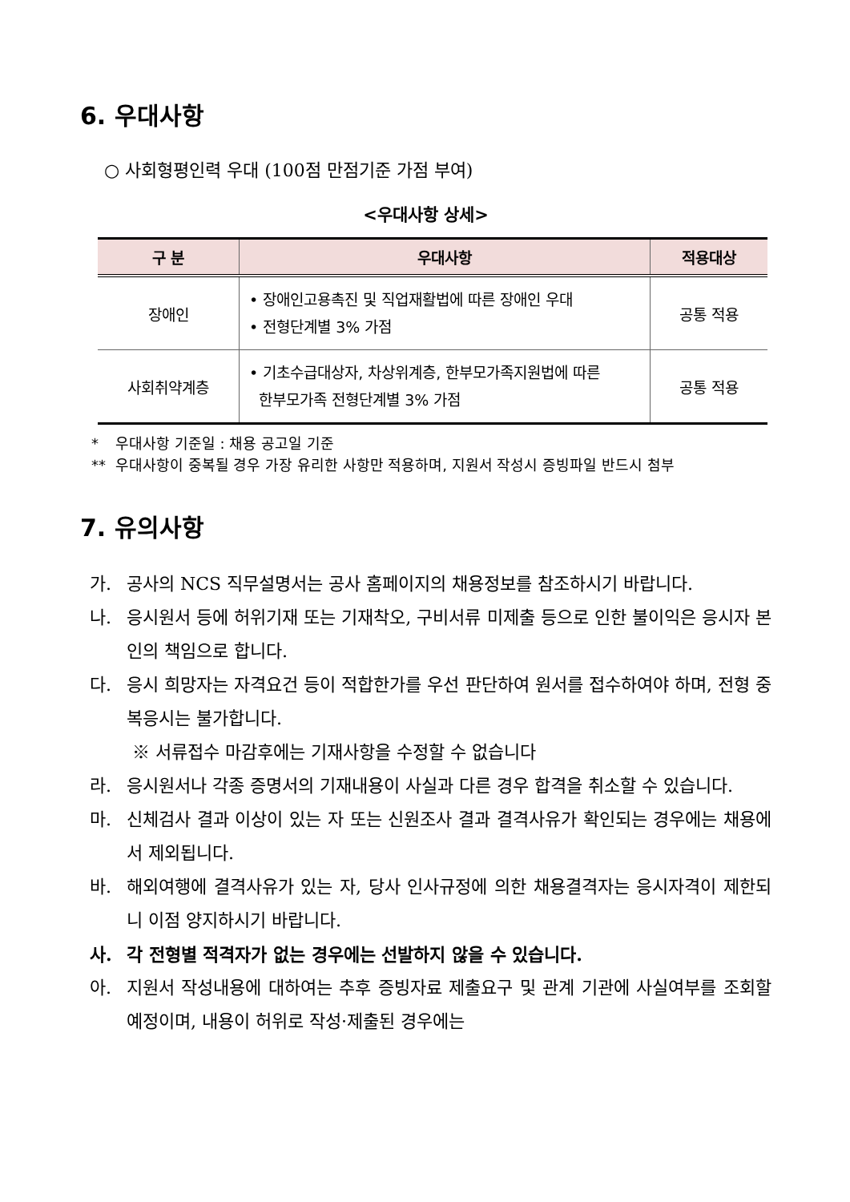6. 우대사항
○ 사회형평인력 우대 (100점 만점기준 가점 부여)
<우대사항 상세>
| 구 분 | 우대사항 | 적용대상 |
| --- | --- | --- |
| 장애인 | • 장애인고용촉진 및 직업재활법에 따른 장애인 우대 • 전형단계별 3% 가점 | 공통 적용 |
| 사회취약계층 | • 기초수급대상자, 차상위계층, 한부모가족지원법에 따른 한부모가족 전형단계별 3% 가점 | 공통 적용 |
* 우대사항 기준일 : 채용 공고일 기준
** 우대사항이 중복될 경우 가장 유리한 사항만 적용하며, 지원서 작성시 증빙파일 반드시 첨부
7. 유의사항
가. 공사의 NCS 직무설명서는 공사 홈페이지의 채용정보를 참조하시기 바랍니다.
나. 응시원서 등에 허위기재 또는 기재착오, 구비서류 미제출 등으로 인한 불이익은 응시자 본인의 책임으로 합니다.
다. 응시 희망자는 자격요건 등이 적합한가를 우선 판단하여 원서를 접수하여야 하며, 전형 중복응시는 불가합니다.
※ 서류접수 마감후에는 기재사항을 수정할 수 없습니다
라. 응시원서나 각종 증명서의 기재내용이 사실과 다른 경우 합격을 취소할 수 있습니다.
마. 신체검사 결과 이상이 있는 자 또는 신원조사 결과 결격사유가 확인되는 경우에는 채용에서 제외됩니다.
바. 해외여행에 결격사유가 있는 자, 당사 인사규정에 의한 채용결격자는 응시자격이 제한되니 이점 양지하시기 바랍니다.
사. 각 전형별 적격자가 없는 경우에는 선발하지 않을 수 있습니다.
아. 지원서 작성내용에 대하여는 추후 증빙자료 제출요구 및 관계 기관에 사실여부를 조회할 예정이며, 내용이 허위로 작성·제출된 경우에는